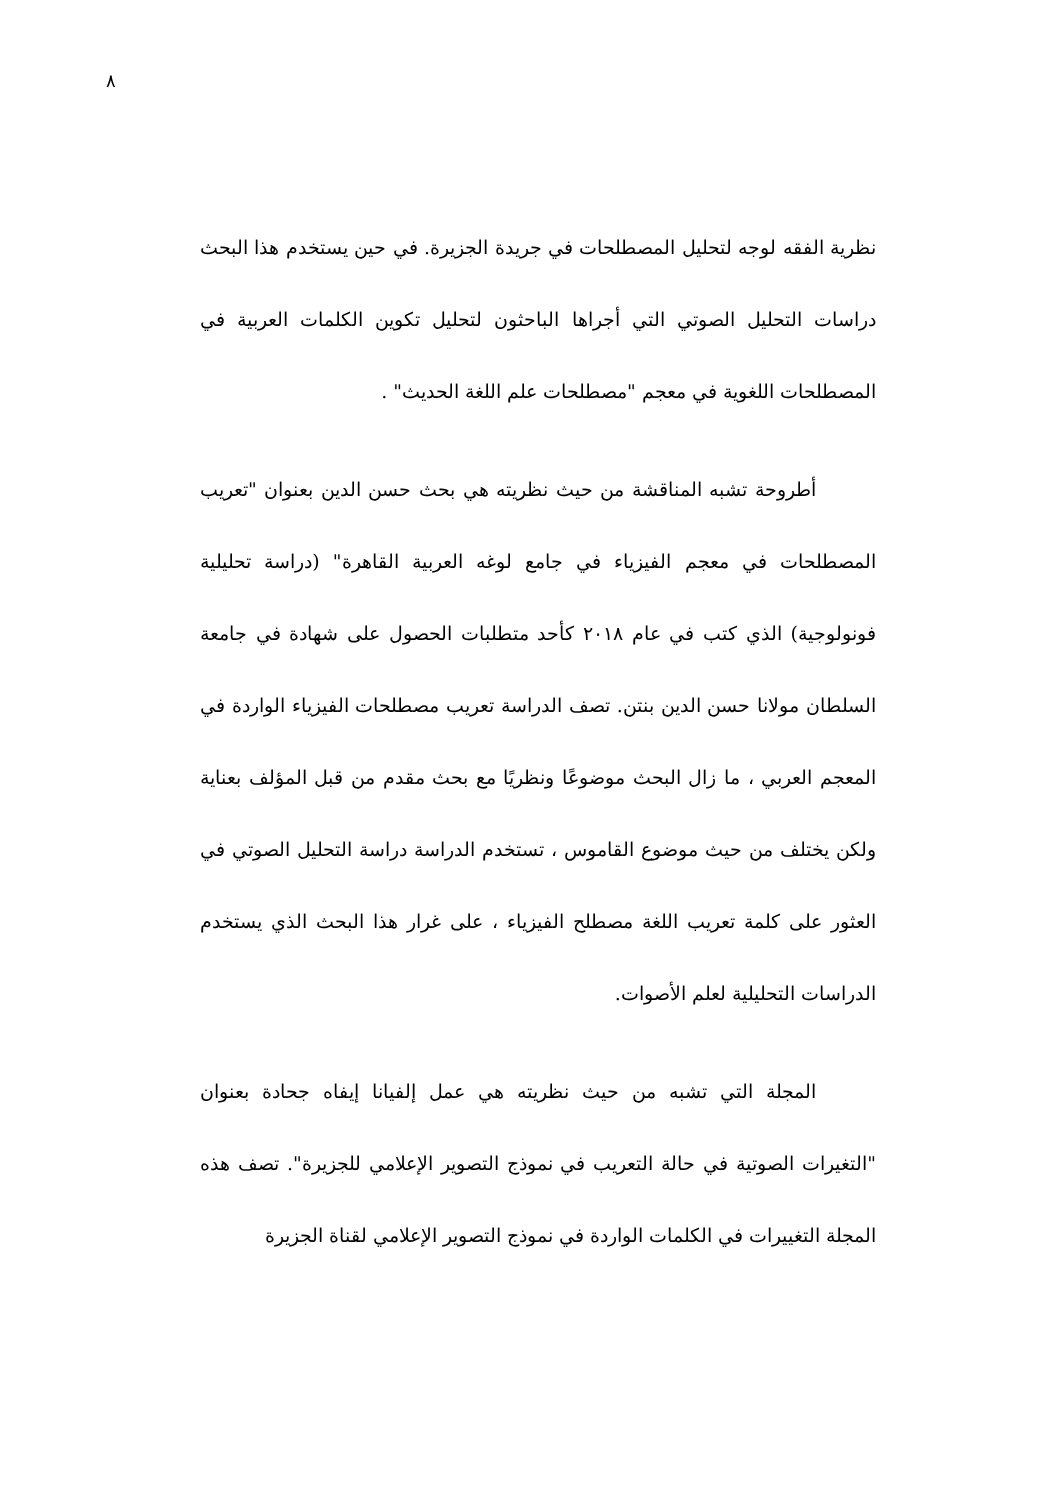٨
نظرية الفقه لوجه لتحليل المصطلحات في جريدة الجزيرة. في حين يستخدم هذا البحث دراسات التحليل الصوتي التي أجراها الباحثون لتحليل تكوين الكلمات العربية في المصطلحات اللغوية في معجم "مصطلحات علم اللغة الحديث" .
أطروحة تشبه المناقشة من حيث نظريته هي بحث حسن الدين بعنوان "تعريب المصطلحات في معجم الفيزياء في جامع لوغه العربية القاهرة" (دراسة تحليلية فونولوجية) الذي كتب في عام ٢٠١٨ كأحد متطلبات الحصول على شهادة في جامعة السلطان مولانا حسن الدين بنتن. تصف الدراسة تعريب مصطلحات الفيزياء الواردة في المعجم العربي ، ما زال البحث موضوعًا ونظريًا مع بحث مقدم من قبل المؤلف بعناية ولكن يختلف من حيث موضوع القاموس ، تستخدم الدراسة دراسة التحليل الصوتي في العثور على كلمة تعريب اللغة مصطلح الفيزياء ، على غرار هذا البحث الذي يستخدم الدراسات التحليلية لعلم الأصوات.
المجلة التي تشبه من حيث نظريته هي عمل إلفيانا إيفاه جحادة بعنوان "التغيرات الصوتية في حالة التعريب في نموذج التصوير الإعلامي للجزيرة". تصف هذه المجلة التغييرات في الكلمات الواردة في نموذج التصوير الإعلامي لقناة الجزيرة